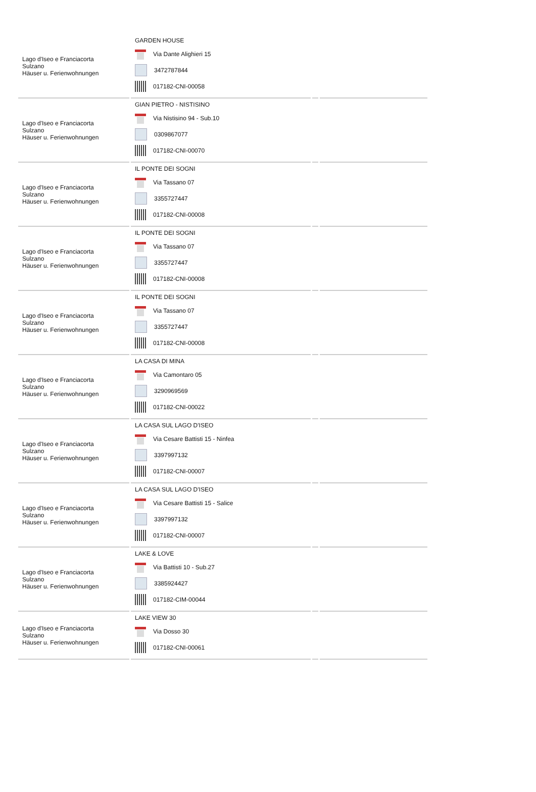| Lago d'Iseo e Franciacorta Sulzano Häuser u. Ferienwohnungen | GARDEN HOUSE Via Dante Alighieri 15 3472787844 017182-CNI-00058 | | |
| Lago d'Iseo e Franciacorta Sulzano Häuser u. Ferienwohnungen | GIAN PIETRO - NISTISINO Via Nistisino 94 - Sub.10 0309867077 017182-CNI-00070 | | |
| Lago d'Iseo e Franciacorta Sulzano Häuser u. Ferienwohnungen | IL PONTE DEI SOGNI Via Tassano 07 3355727447 017182-CNI-00008 | | |
| Lago d'Iseo e Franciacorta Sulzano Häuser u. Ferienwohnungen | IL PONTE DEI SOGNI Via Tassano 07 3355727447 017182-CNI-00008 | | |
| Lago d'Iseo e Franciacorta Sulzano Häuser u. Ferienwohnungen | IL PONTE DEI SOGNI Via Tassano 07 3355727447 017182-CNI-00008 | | |
| Lago d'Iseo e Franciacorta Sulzano Häuser u. Ferienwohnungen | LA CASA DI MINA Via Camontaro 05 3290969569 017182-CNI-00022 | | |
| Lago d'Iseo e Franciacorta Sulzano Häuser u. Ferienwohnungen | LA CASA SUL LAGO D'ISEO Via Cesare Battisti 15 - Ninfea 3397997132 017182-CNI-00007 | | |
| Lago d'Iseo e Franciacorta Sulzano Häuser u. Ferienwohnungen | LA CASA SUL LAGO D'ISEO Via Cesare Battisti 15 - Salice 3397997132 017182-CNI-00007 | | |
| Lago d'Iseo e Franciacorta Sulzano Häuser u. Ferienwohnungen | LAKE & LOVE Via Battisti 10 - Sub.27 3385924427 017182-CIM-00044 | | |
| Lago d'Iseo e Franciacorta Sulzano Häuser u. Ferienwohnungen | LAKE VIEW 30 Via Dosso 30 017182-CNI-00061 | | |